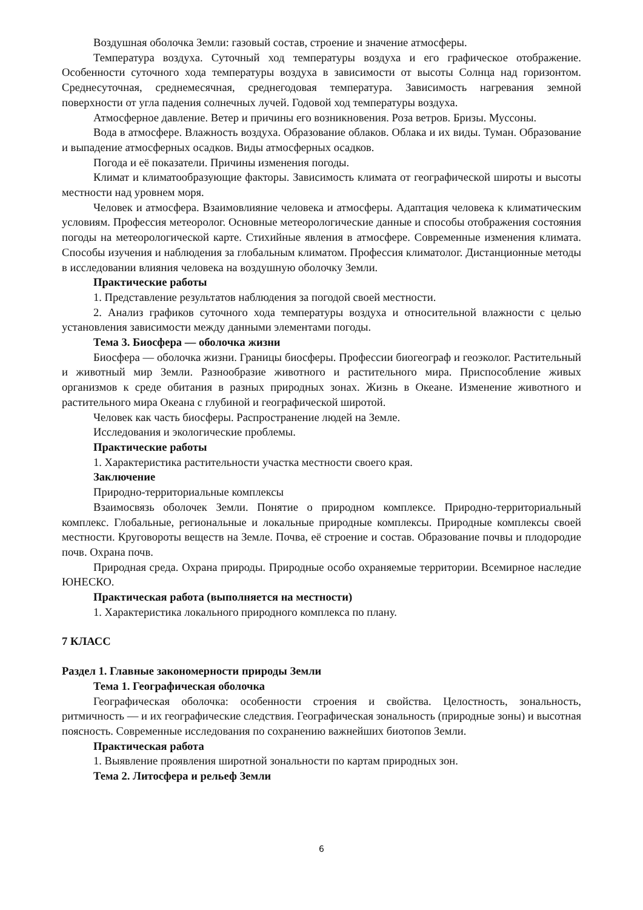Воздушная оболочка Земли: газовый состав, строение и значение атмосферы.
Температура воздуха. Суточный ход температуры воздуха и его графическое отображение. Особенности суточного хода температуры воздуха в зависимости от высоты Солнца над горизонтом. Среднесуточная, среднемесячная, среднегодовая температура. Зависимость нагревания земной поверхности от угла падения солнечных лучей. Годовой ход температуры воздуха.
Атмосферное давление. Ветер и причины его возникновения. Роза ветров. Бризы. Муссоны.
Вода в атмосфере. Влажность воздуха. Образование облаков. Облака и их виды. Туман. Образование и выпадение атмосферных осадков. Виды атмосферных осадков.
Погода и её показатели. Причины изменения погоды.
Климат и климатообразующие факторы. Зависимость климата от географической широты и высоты местности над уровнем моря.
Человек и атмосфера. Взаимовлияние человека и атмосферы. Адаптация человека к климатическим условиям. Профессия метеоролог. Основные метеорологические данные и способы отображения состояния погоды на метеорологической карте. Стихийные явления в атмосфере. Современные изменения климата. Способы изучения и наблюдения за глобальным климатом. Профессия климатолог. Дистанционные методы в исследовании влияния человека на воздушную оболочку Земли.
Практические работы
1. Представление результатов наблюдения за погодой своей местности.
2. Анализ графиков суточного хода температуры воздуха и относительной влажности с целью установления зависимости между данными элементами погоды.
Тема 3. Биосфера — оболочка жизни
Биосфера — оболочка жизни. Границы биосферы. Профессии биогеограф и геоэколог. Растительный и животный мир Земли. Разнообразие животного и растительного мира. Приспособление живых организмов к среде обитания в разных природных зонах. Жизнь в Океане. Изменение животного и растительного мира Океана с глубиной и географической широтой.
Человек как часть биосферы. Распространение людей на Земле.
Исследования и экологические проблемы.
Практические работы
1. Характеристика растительности участка местности своего края.
Заключение
Природно-территориальные комплексы
Взаимосвязь оболочек Земли. Понятие о природном комплексе. Природно-территориальный комплекс. Глобальные, региональные и локальные природные комплексы. Природные комплексы своей местности. Круговороты веществ на Земле. Почва, её строение и состав. Образование почвы и плодородие почв. Охрана почв.
Природная среда. Охрана природы. Природные особо охраняемые территории. Всемирное наследие ЮНЕСКО.
Практическая работа (выполняется на местности)
1. Характеристика локального природного комплекса по плану.
7 КЛАСС
Раздел 1. Главные закономерности природы Земли
Тема 1. Географическая оболочка
Географическая оболочка: особенности строения и свойства. Целостность, зональность, ритмичность — и их географические следствия. Географическая зональность (природные зоны) и высотная поясность. Современные исследования по сохранению важнейших биотопов Земли.
Практическая работа
1. Выявление проявления широтной зональности по картам природных зон.
Тема 2. Литосфера и рельеф Земли
6